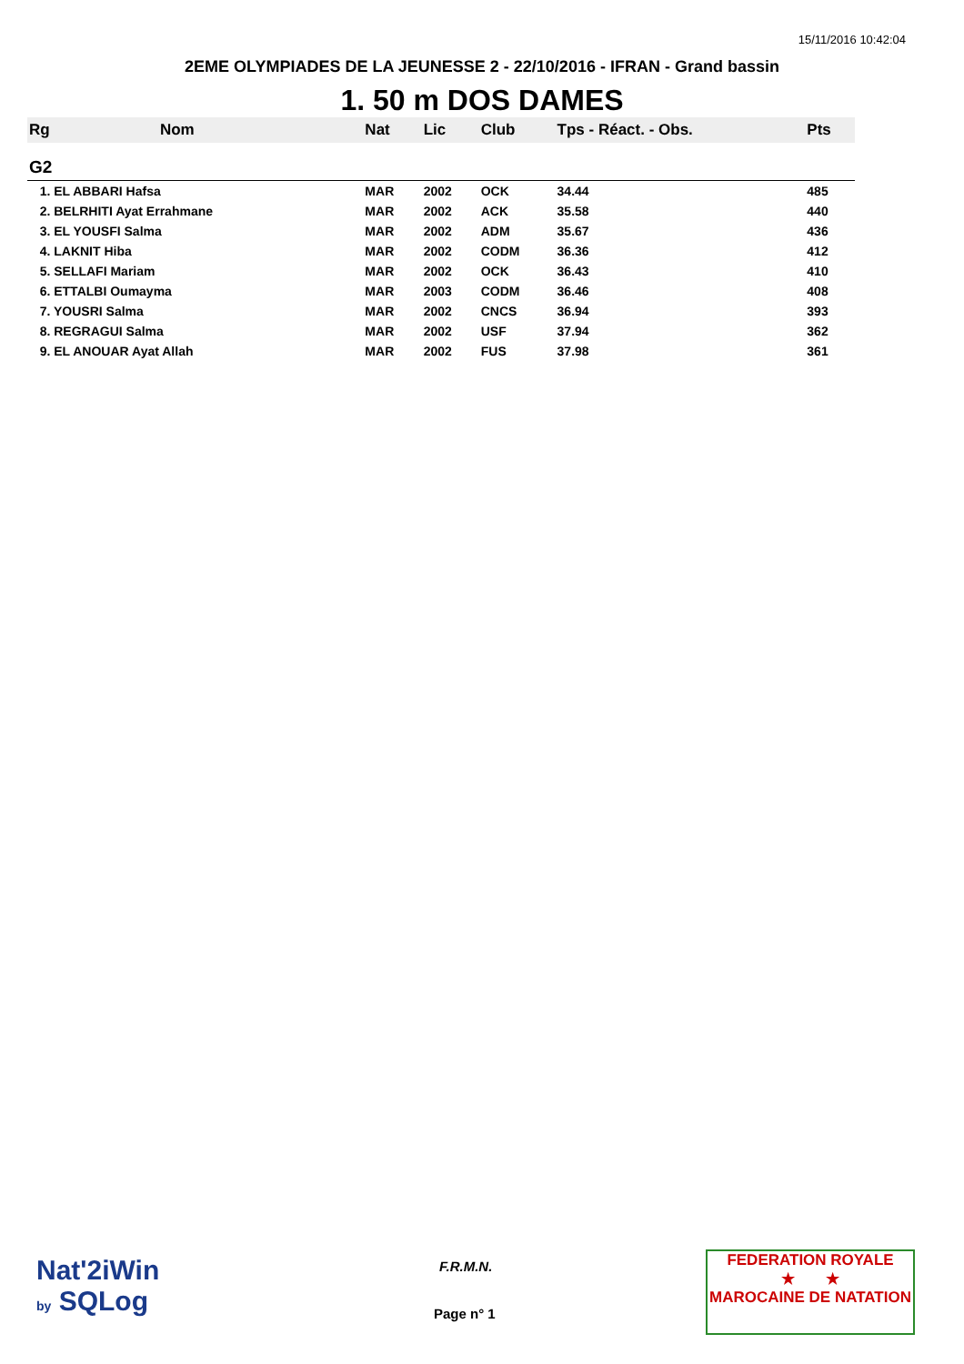15/11/2016 10:42:04
2EME OLYMPIADES DE LA JEUNESSE 2 - 22/10/2016 - IFRAN - Grand bassin
1. 50 m DOS DAMES
| Rg | Nom | Nat | Lic | Club | Tps - Réact. - Obs. | Pts |
| --- | --- | --- | --- | --- | --- | --- |
| G2 | | | | | | |
| 1. EL ABBARI Hafsa | | MAR | 2002 | OCK | 34.44 | 485 |
| 2. BELRHITI Ayat Errahmane | | MAR | 2002 | ACK | 35.58 | 440 |
| 3. EL YOUSFI Salma | | MAR | 2002 | ADM | 35.67 | 436 |
| 4. LAKNIT Hiba | | MAR | 2002 | CODM | 36.36 | 412 |
| 5. SELLAFI Mariam | | MAR | 2002 | OCK | 36.43 | 410 |
| 6. ETTALBI Oumayma | | MAR | 2003 | CODM | 36.46 | 408 |
| 7. YOUSRI Salma | | MAR | 2002 | CNCS | 36.94 | 393 |
| 8. REGRAGUI Salma | | MAR | 2002 | USF | 37.94 | 362 |
| 9. EL ANOUAR Ayat Allah | | MAR | 2002 | FUS | 37.98 | 361 |
Nat'2iWin
by SQLog
F.R.M.N.
Page n° 1
FEDERATION ROYALE
★ ★
MAROCAINE DE NATATION